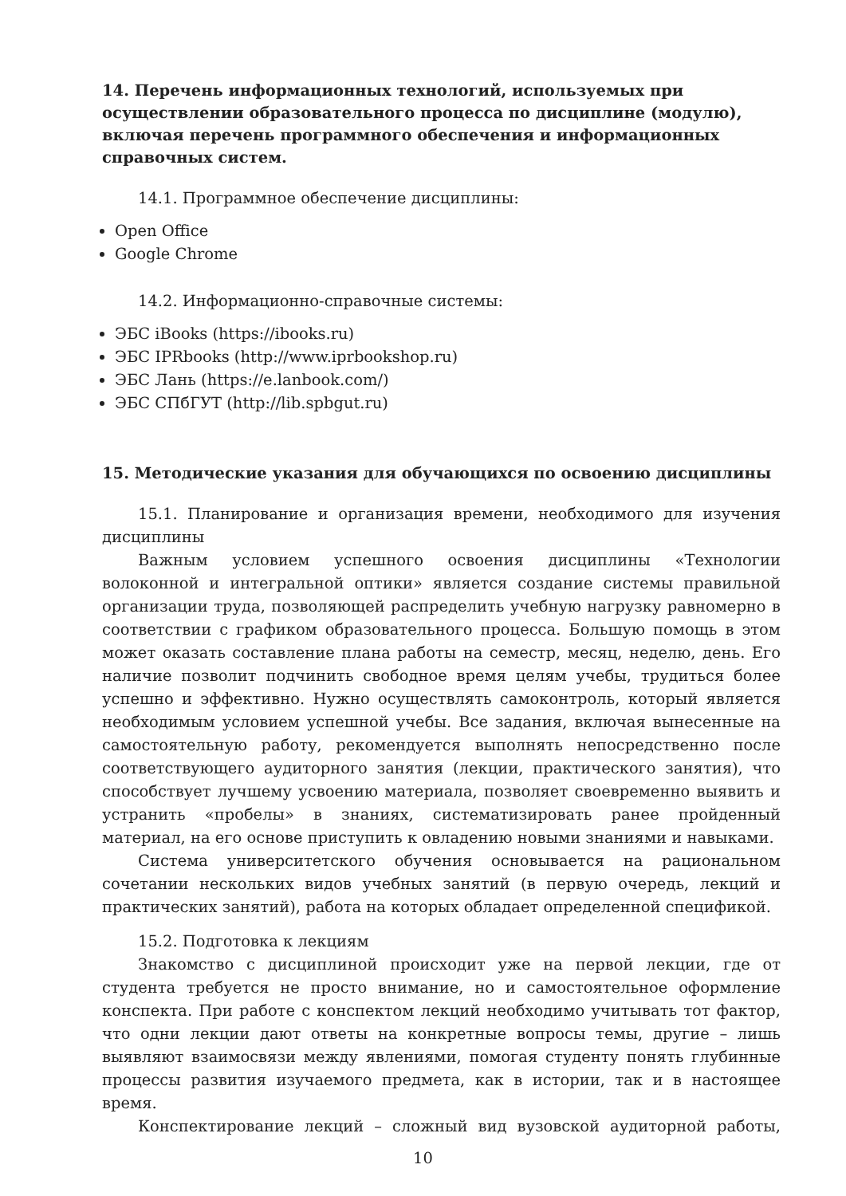14. Перечень информационных технологий, используемых при осуществлении образовательного процесса по дисциплине (модулю), включая перечень программного обеспечения и информационных справочных систем.
14.1. Программное обеспечение дисциплины:
Open Office
Google Chrome
14.2. Информационно-справочные системы:
ЭБС iBooks (https://ibooks.ru)
ЭБС IPRbooks (http://www.iprbookshop.ru)
ЭБС Лань (https://e.lanbook.com/)
ЭБС СПбГУТ (http://lib.spbgut.ru)
15. Методические указания для обучающихся по освоению дисциплины
15.1. Планирование и организация времени, необходимого для изучения дисциплины
Важным условием успешного освоения дисциплины «Технологии волоконной и интегральной оптики» является создание системы правильной организации труда, позволяющей распределить учебную нагрузку равномерно в соответствии с графиком образовательного процесса. Большую помощь в этом может оказать составление плана работы на семестр, месяц, неделю, день. Его наличие позволит подчинить свободное время целям учебы, трудиться более успешно и эффективно. Нужно осуществлять самоконтроль, который является необходимым условием успешной учебы. Все задания, включая вынесенные на самостоятельную работу, рекомендуется выполнять непосредственно после соответствующего аудиторного занятия (лекции, практического занятия), что способствует лучшему усвоению материала, позволяет своевременно выявить и устранить «пробелы» в знаниях, систематизировать ранее пройденный материал, на его основе приступить к овладению новыми знаниями и навыками.
Система университетского обучения основывается на рациональном сочетании нескольких видов учебных занятий (в первую очередь, лекций и практических занятий), работа на которых обладает определенной спецификой.
15.2. Подготовка к лекциям
Знакомство с дисциплиной происходит уже на первой лекции, где от студента требуется не просто внимание, но и самостоятельное оформление конспекта. При работе с конспектом лекций необходимо учитывать тот фактор, что одни лекции дают ответы на конкретные вопросы темы, другие – лишь выявляют взаимосвязи между явлениями, помогая студенту понять глубинные процессы развития изучаемого предмета, как в истории, так и в настоящее время.
Конспектирование лекций – сложный вид вузовской аудиторной работы,
10